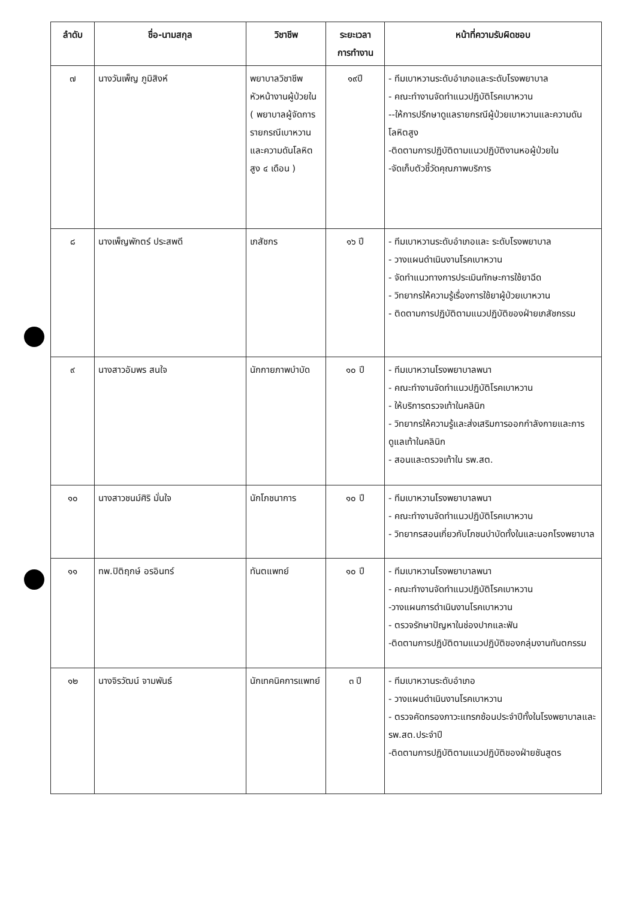| ลำดับ | ชื่อ-นามสกุล | วิชาชีพ | ระยะเวลา การทำงาน | หน้าที่ความรับผิดชอบ |
| --- | --- | --- | --- | --- |
| ๗ | นางวันเพ็ญ ภูมิสิงห์ | พยาบาลวิชาชีพ หัวหน้างานผู้ป่วยใน ( พยาบาลผู้จัดการรายกรณีเบาหวานและความดันโลหิตสูง ๔ เดือน ) | ๑๙ปี | - ทีมเบาหวานระดับอำเภอและระดับโรงพยาบาล - คณะทำงานจัดทำแนวปฏิบัติโรคเบาหวาน --ให้การปรึกษาดูแลรายกรณีผู้ป่วยเบาหวานและความดันโลหิตสูง -ติดตามการปฏิบัติตามแนวปฏิบัติงานหอผู้ป่วยใน -จัดเก็บตัวชี้วัดคุณภาพบริการ |
| ๘ | นางเพ็ญพักตร์ ประสพดี | เภสัชกร | ๑๖ ปี | - ทีมเบาหวานระดับอำเภอและ ระดับโรงพยาบาล - วางแผนดำเนินงานโรคเบาหวาน - จัดทำแนวทางการประเมินทักษะการใช้ยาฉีด - วิทยากรให้ความรู้เรื่องการใช้ยาผู้ป่วยเบาหวาน - ติดตามการปฏิบัติตามแนวปฏิบัติของฝ่ายเภสัชกรรม |
| ๙ | นางสาวอัมพร สนใจ | นักกายภาพบำบัด | ๑๐ ปี | - ทีมเบาหวานโรงพยาบาลพนา - คณะทำงานจัดทำแนวปฏิบัติโรคเบาหวาน - ให้บริการตรวจเท้าในคลินิก - วิทยากรให้ความรู้และส่งเสริมการออกกำลังกายและการดูแลเท้าในคลินิก - สอนและตรวจเท้าใน รพ.สต. |
| ๑๐ | นางสาวชนม์ศิริ มั่นใจ | นักโภชนาการ | ๑๐ ปี | - ทีมเบาหวานโรงพยาบาลพนา - คณะทำงานจัดทำแนวปฏิบัติโรคเบาหวาน - วิทยากรสอนเกี่ยวกับโภชนบำบัดทั้งในและนอกโรงพยาบาล |
| ๑๑ | ทพ.ปิติฤกษ์ อรอินทร์ | ทันตแพทย์ | ๑๐ ปี | - ทีมเบาหวานโรงพยาบาลพนา - คณะทำงานจัดทำแนวปฏิบัติโรคเบาหวาน -วางแผนการดำเนินงานโรคเบาหวาน - ตรวจรักษาปัญหาในช่องปากและฟัน -ติดตามการปฏิบัติตามแนวปฏิบัติของกลุ่มงานทันตกรรม |
| ๑๒ | นางจิรวัฒน์ จามพันธ์ | นักเทคนิคการแพทย์ | ๓ ปี | - ทีมเบาหวานระดับอำเภอ - วางแผนดำเนินงานโรคเบาหวาน - ตรวจคัดกรองภาวะแทรกซ้อนประจำปีทั้งในโรงพยาบาลและ รพ.สต.ประจำปี -ติดตามการปฏิบัติตามแนวปฏิบัติของฝ่ายชันสูตร |